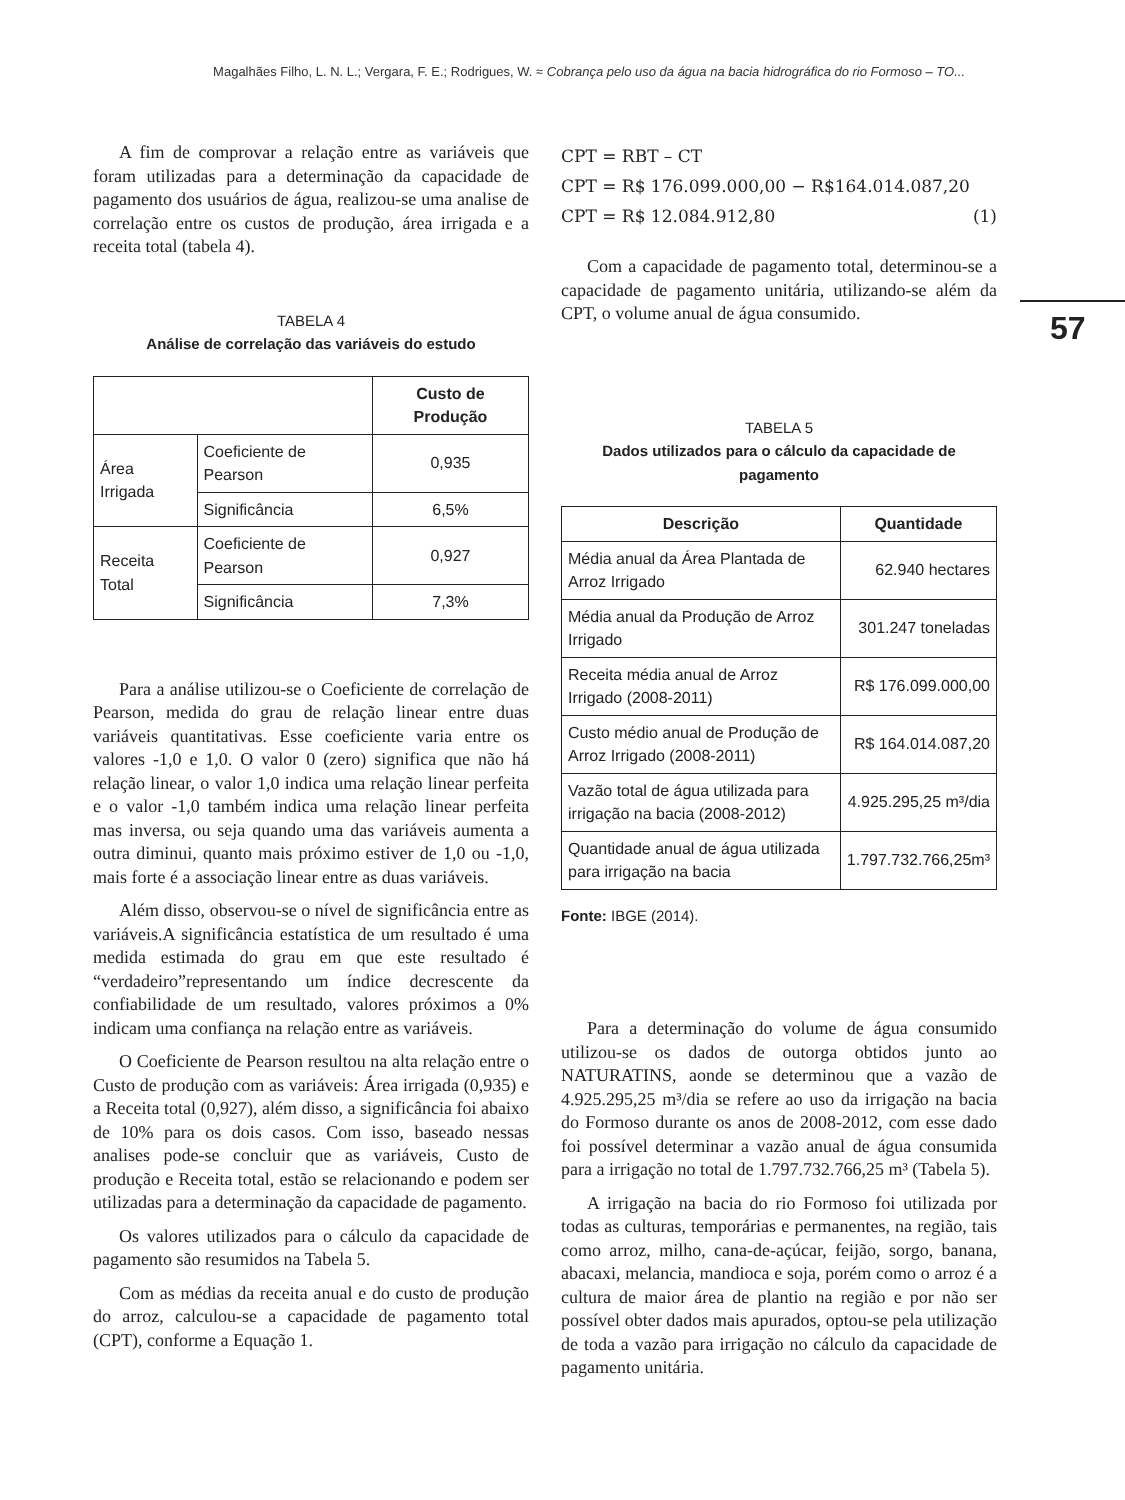Magalhães Filho, L. N. L.; Vergara, F. E.; Rodrigues, W. ≈ Cobrança pelo uso da água na bacia hidrográfica do rio Formoso – TO...
57
A fim de comprovar a relação entre as variáveis que foram utilizadas para a determinação da capacidade de pagamento dos usuários de água, realizou-se uma analise de correlação entre os custos de produção, área irrigada e a receita total (tabela 4).
TABELA 4
Análise de correlação das variáveis do estudo
| | | Custo de Produção |
| --- | --- | --- |
| Área Irrigada | Coeficiente de Pearson | 0,935 |
| | Significância | 6,5% |
| Receita Total | Coeficiente de Pearson | 0,927 |
| | Significância | 7,3% |
Para a análise utilizou-se o Coeficiente de correlação de Pearson, medida do grau de relação linear entre duas variáveis quantitativas. Esse coeficiente varia entre os valores -1,0 e 1,0. O valor 0 (zero) significa que não há relação linear, o valor 1,0 indica uma relação linear perfeita e o valor -1,0 também indica uma relação linear perfeita mas inversa, ou seja quando uma das variáveis aumenta a outra diminui, quanto mais próximo estiver de 1,0 ou -1,0, mais forte é a associação linear entre as duas variáveis.
Além disso, observou-se o nível de significância entre as variáveis.A significância estatística de um resultado é uma medida estimada do grau em que este resultado é “verdadeiro”representando um índice decrescente da confiabilidade de um resultado, valores próximos a 0% indicam uma confiança na relação entre as variáveis.
O Coeficiente de Pearson resultou na alta relação entre o Custo de produção com as variáveis: Área irrigada (0,935) e a Receita total (0,927), além disso, a significância foi abaixo de 10% para os dois casos. Com isso, baseado nessas analises pode-se concluir que as variáveis, Custo de produção e Receita total, estão se relacionando e podem ser utilizadas para a determinação da capacidade de pagamento.
Os valores utilizados para o cálculo da capacidade de pagamento são resumidos na Tabela 5.
Com as médias da receita anual e do custo de produção do arroz, calculou-se a capacidade de pagamento total (CPT), conforme a Equação 1.
CPT = RBT – CT
CPT = R$ 176.099.000,00 − R$164.014.087,20
CPT = R$ 12.084.912,80 (1)
Com a capacidade de pagamento total, determinou-se a capacidade de pagamento unitária, utilizando-se além da CPT, o volume anual de água consumido.
TABELA 5
Dados utilizados para o cálculo da capacidade de pagamento
| Descrição | Quantidade |
| --- | --- |
| Média anual da Área Plantada de Arroz Irrigado | 62.940 hectares |
| Média anual da Produção de Arroz Irrigado | 301.247 toneladas |
| Receita média anual de Arroz Irrigado (2008-2011) | R$ 176.099.000,00 |
| Custo médio anual de Produção de Arroz Irrigado (2008-2011) | R$ 164.014.087,20 |
| Vazão total de água utilizada para irrigação na bacia (2008-2012) | 4.925.295,25 m³/dia |
| Quantidade anual de água utilizada para irrigação na bacia | 1.797.732.766,25m³ |
Fonte: IBGE (2014).
Para a determinação do volume de água consumido utilizou-se os dados de outorga obtidos junto ao NATURATINS, aonde se determinou que a vazão de 4.925.295,25 m³/dia se refere ao uso da irrigação na bacia do Formoso durante os anos de 2008-2012, com esse dado foi possível determinar a vazão anual de água consumida para a irrigação no total de 1.797.732.766,25 m³ (Tabela 5).
A irrigação na bacia do rio Formoso foi utilizada por todas as culturas, temporárias e permanentes, na região, tais como arroz, milho, cana-de-açúcar, feijão, sorgo, banana, abacaxi, melancia, mandioca e soja, porém como o arroz é a cultura de maior área de plantio na região e por não ser possível obter dados mais apurados, optou-se pela utilização de toda a vazão para irrigação no cálculo da capacidade de pagamento unitária.